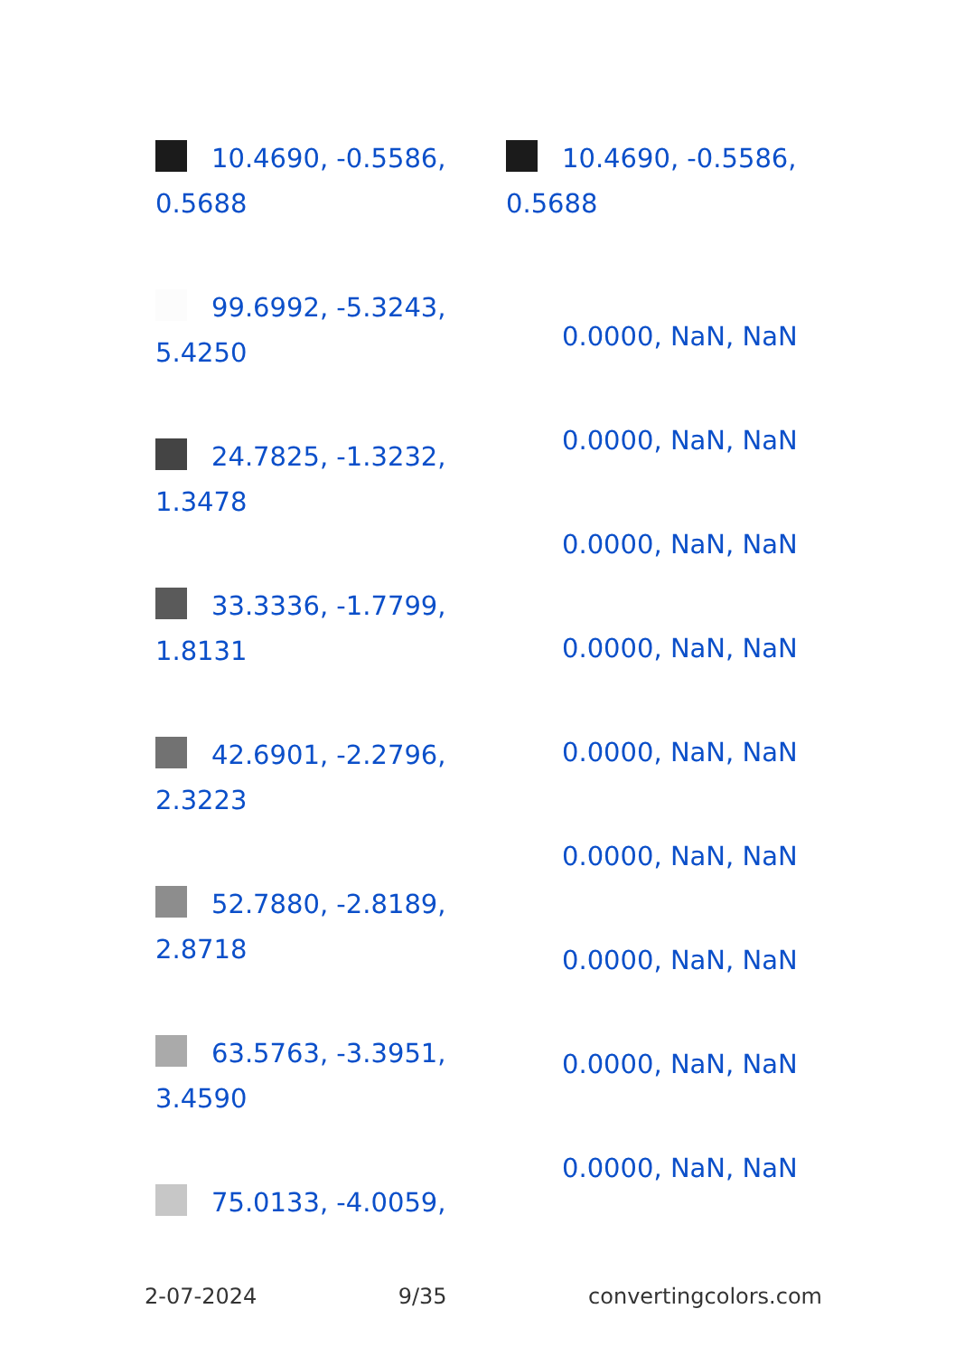10.4690, -0.5586, 0.5688
99.6992, -5.3243, 5.4250
24.7825, -1.3232, 1.3478
33.3336, -1.7799, 1.8131
42.6901, -2.2796, 2.3223
52.7880, -2.8189, 2.8718
63.5763, -3.3951, 3.4590
75.0133, -4.0059,
10.4690, -0.5586, 0.5688
0.0000, NaN, NaN
0.0000, NaN, NaN
0.0000, NaN, NaN
0.0000, NaN, NaN
0.0000, NaN, NaN
0.0000, NaN, NaN
0.0000, NaN, NaN
0.0000, NaN, NaN
0.0000, NaN, NaN
2-07-2024 9/35 convertingcolors.com